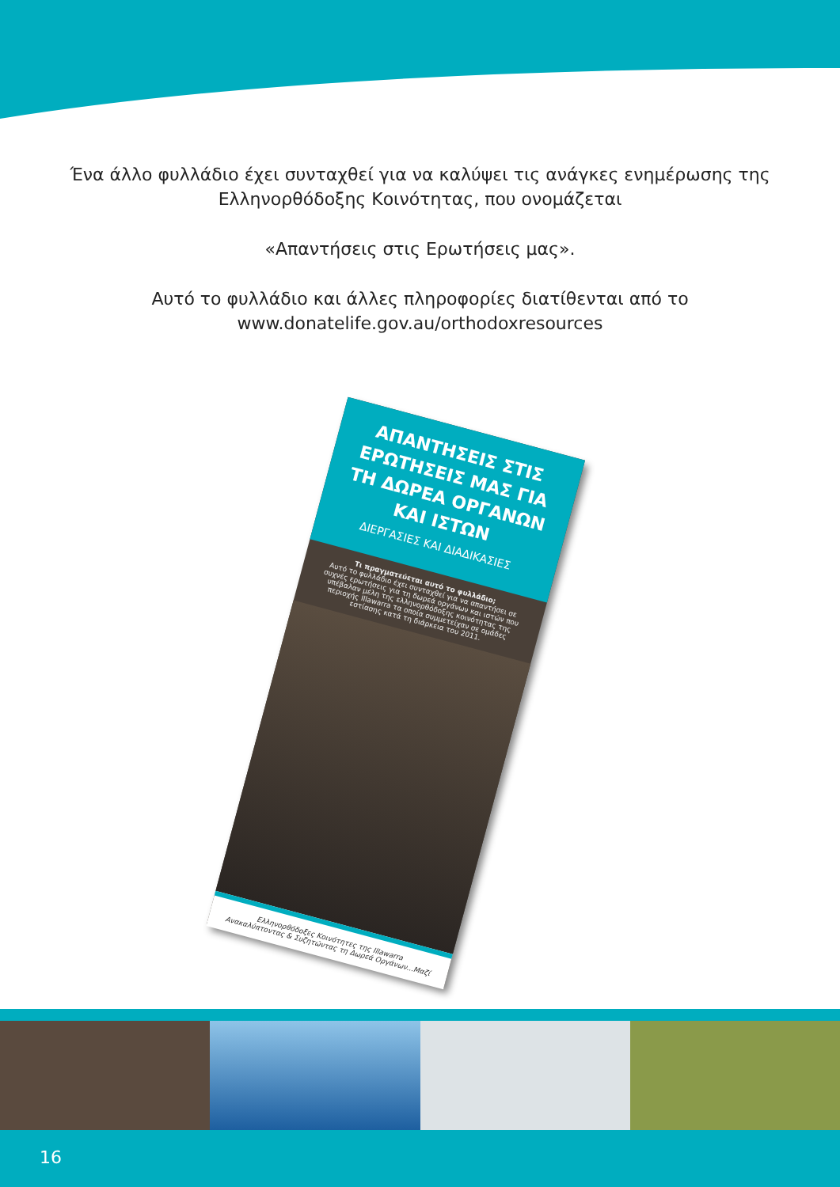Ένα άλλο φυλλάδιο έχει συνταχθεί για να καλύψει τις ανάγκες ενημέρωσης της
Ελληνορθόδοξης Κοινότητας, που ονομάζεται
«Απαντήσεις στις Ερωτήσεις μας».
Αυτό το φυλλάδιο και άλλες πληροφορίες διατίθενται από το
www.donatelife.gov.au/orthodoxresources
ΑΠΑΝΤΗΣΕΙΣ ΣΤΙΣ ΕΡΩΤΗΣΕΙΣ ΜΑΣ ΓΙΑ ΤΗ ΔΩΡΕΑ ΟΡΓΑΝΩΝ ΚΑΙ ΙΣΤΩΝ
ΔΙΕΡΓΑΣΙΕΣ ΚΑΙ ΔΙΑΔΙΚΑΣΙΕΣ
Τι πραγματεύεται αυτό το φυλλάδιο;
Αυτό το φυλλάδιο έχει συνταχθεί για να απαντήσει σε συχνές ερωτήσεις για τη δωρεά οργάνων και ιστών που υπέβαλαν μέλη της ελληνορθόδοξης κοινότητας της περιοχής Illawarra τα οποία συμμετείχαν σε ομάδες εστίασης κατά τη διάρκεια του 2011.
Ελληνορθόδοξες Κοινότητες της Illawarra
Ανακαλύπτοντας & Συζητώντας τη Δωρεά Οργάνων...Μαζί
16